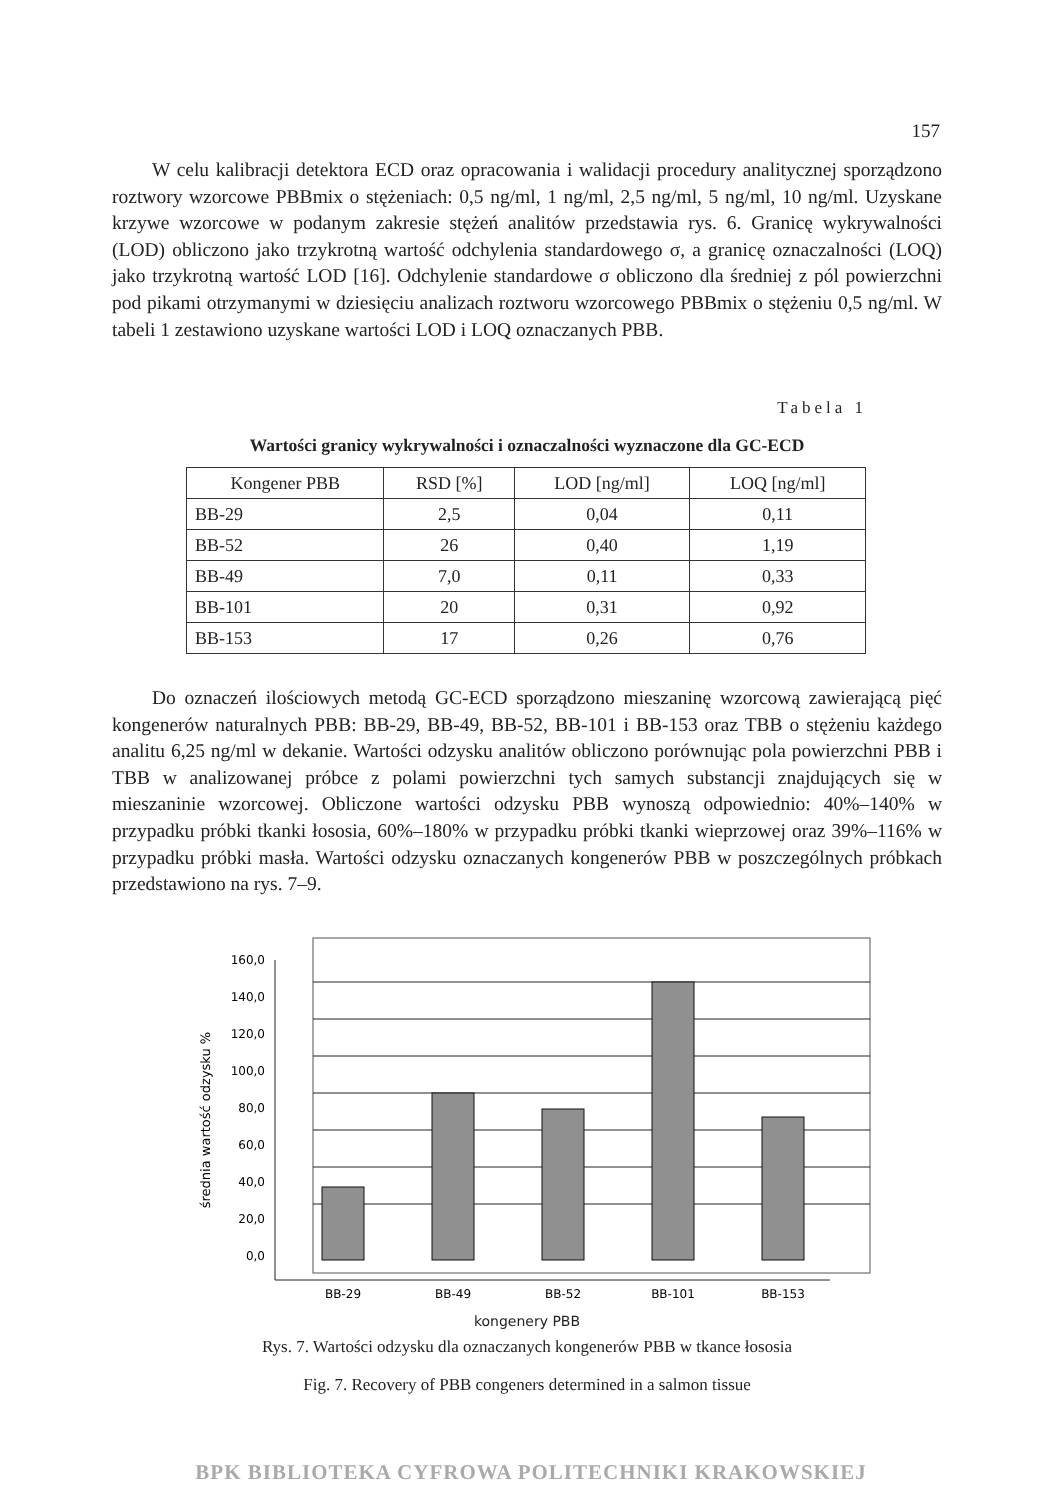157
W celu kalibracji detektora ECD oraz opracowania i walidacji procedury analitycznej sporządzono roztwory wzorcowe PBBmix o stężeniach: 0,5 ng/ml, 1 ng/ml, 2,5 ng/ml, 5 ng/ml, 10 ng/ml. Uzyskane krzywe wzorcowe w podanym zakresie stężeń analitów przedstawia rys. 6. Granicę wykrywalności (LOD) obliczono jako trzykrotną wartość odchylenia standardowego σ, a granicę oznaczalności (LOQ) jako trzykrotną wartość LOD [16]. Odchylenie standardowe σ obliczono dla średniej z pól powierzchni pod pikami otrzymanymi w dziesięciu analizach roztworu wzorcowego PBBmix o stężeniu 0,5 ng/ml. W tabeli 1 zestawiono uzyskane wartości LOD i LOQ oznaczanych PBB.
Tabela 1
Wartości granicy wykrywalności i oznaczalności wyznaczone dla GC-ECD
| Kongener PBB | RSD [%] | LOD [ng/ml] | LOQ [ng/ml] |
| --- | --- | --- | --- |
| BB-29 | 2,5 | 0,04 | 0,11 |
| BB-52 | 26 | 0,40 | 1,19 |
| BB-49 | 7,0 | 0,11 | 0,33 |
| BB-101 | 20 | 0,31 | 0,92 |
| BB-153 | 17 | 0,26 | 0,76 |
Do oznaczeń ilościowych metodą GC-ECD sporządzono mieszaninę wzorcową zawierającą pięć kongenerów naturalnych PBB: BB-29, BB-49, BB-52, BB-101 i BB-153 oraz TBB o stężeniu każdego analitu 6,25 ng/ml w dekanie. Wartości odzysku analitów obliczono porównując pola powierzchni PBB i TBB w analizowanej próbce z polami powierzchni tych samych substancji znajdujących się w mieszaninie wzorcowej. Obliczone wartości odzysku PBB wynoszą odpowiednio: 40%–140% w przypadku próbki tkanki łososia, 60%–180% w przypadku próbki tkanki wieprzowej oraz 39%–116% w przypadku próbki masła. Wartości odzysku oznaczanych kongenerów PBB w poszczególnych próbkach przedstawiono na rys. 7–9.
160,0
140,0
120,0
100,0
80,0
60,0
40,0
20,0
0,0
BB-29
BB-49
BB-52
BB-101
BB-153
średnia wartość odzysku %
kongenery PBB
Rys. 7. Wartości odzysku dla oznaczanych kongenerów PBB w tkance łososia
Fig. 7. Recovery of PBB congeners determined in a salmon tissue
BPK BIBLIOTEKA CYFROWA POLITECHNIKI KRAKOWSKIEJ